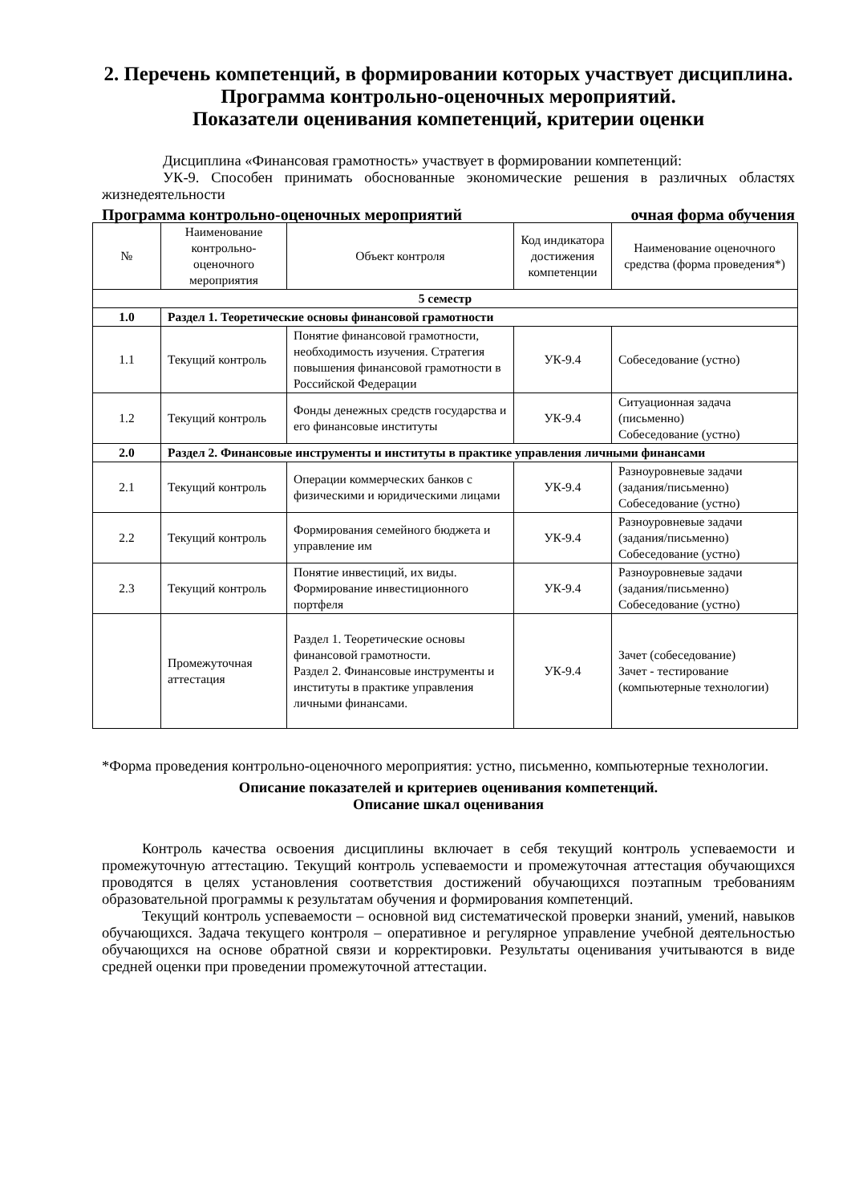2. Перечень компетенций, в формировании которых участвует дисциплина.
Программа контрольно-оценочных мероприятий.
Показатели оценивания компетенций, критерии оценки
Дисциплина «Финансовая грамотность» участвует в формировании компетенций:
УК-9. Способен принимать обоснованные экономические решения в различных областях жизнедеятельности
Программа контрольно-оценочных мероприятий очная форма обучения
| № | Наименование контрольно-оценочного мероприятия | Объект контроля | Код индикатора достижения компетенции | Наименование оценочного средства (форма проведения*) |
| --- | --- | --- | --- | --- |
| 5 семестр | | | | |
| 1.0 | Раздел 1. Теоретические основы финансовой грамотности | | | |
| 1.1 | Текущий контроль | Понятие финансовой грамотности, необходимость изучения. Стратегия повышения финансовой грамотности в Российской Федерации | УК-9.4 | Собеседование (устно) |
| 1.2 | Текущий контроль | Фонды денежных средств государства и его финансовые институты | УК-9.4 | Ситуационная задача (письменно) Собеседование (устно) |
| 2.0 | Раздел 2. Финансовые инструменты и институты в практике управления личными финансами | | | |
| 2.1 | Текущий контроль | Операции коммерческих банков с физическими и юридическими лицами | УК-9.4 | Разноуровневые задачи (задания/письменно) Собеседование (устно) |
| 2.2 | Текущий контроль | Формирования семейного бюджета и управление им | УК-9.4 | Разноуровневые задачи (задания/письменно) Собеседование (устно) |
| 2.3 | Текущий контроль | Понятие инвестиций, их виды. Формирование инвестиционного портфеля | УК-9.4 | Разноуровневые задачи (задания/письменно) Собеседование (устно) |
| | Промежуточная аттестация | Раздел 1. Теоретические основы финансовой грамотности. Раздел 2. Финансовые инструменты и институты в практике управления личными финансами. | УК-9.4 | Зачет (собеседование) Зачет - тестирование (компьютерные технологии) |
*Форма проведения контрольно-оценочного мероприятия: устно, письменно, компьютерные технологии.
Описание показателей и критериев оценивания компетенций.
Описание шкал оценивания
Контроль качества освоения дисциплины включает в себя текущий контроль успеваемости и промежуточную аттестацию. Текущий контроль успеваемости и промежуточная аттестация обучающихся проводятся в целях установления соответствия достижений обучающихся поэтапным требованиям образовательной программы к результатам обучения и формирования компетенций.
Текущий контроль успеваемости – основной вид систематической проверки знаний, умений, навыков обучающихся. Задача текущего контроля – оперативное и регулярное управление учебной деятельностью обучающихся на основе обратной связи и корректировки. Результаты оценивания учитываются в виде средней оценки при проведении промежуточной аттестации.